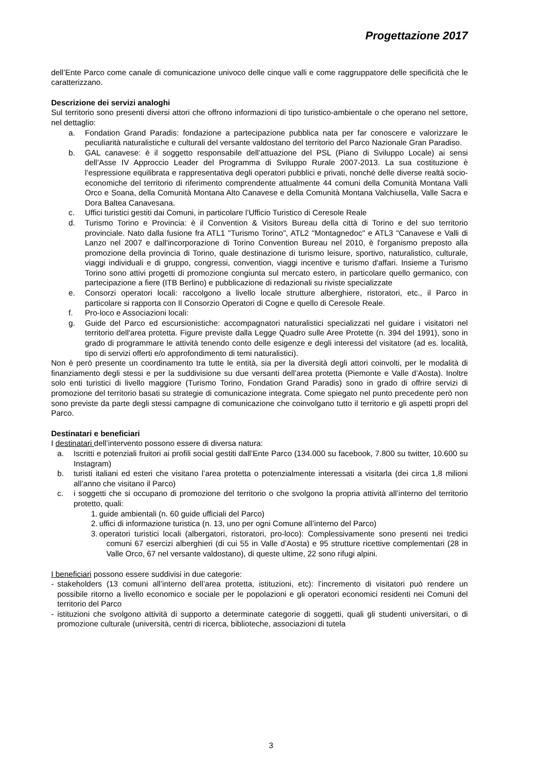Progettazione 2017
dell’Ente Parco come canale di comunicazione univoco delle cinque valli e come raggruppatore delle specificità che le caratterizzano.
Descrizione dei servizi analoghi
Sul territorio sono presenti diversi attori che offrono informazioni di tipo turistico-ambientale o che operano nel settore, nel dettaglio:
a. Fondation Grand Paradis: fondazione a partecipazione pubblica nata per far conoscere e valorizzare le peculiarità naturalistiche e culturali del versante valdostano del territorio del Parco Nazionale Gran Paradiso.
b. GAL canavese: è il soggetto responsabile dell’attuazione del PSL (Piano di Sviluppo Locale) ai sensi dell’Asse IV Approccio Leader del Programma di Sviluppo Rurale 2007-2013. La sua costituzione è l’espressione equilibrata e rappresentativa degli operatori pubblici e privati, nonché delle diverse realtà socio-economiche del territorio di riferimento comprendente attualmente 44 comuni della Comunità Montana Valli Orco e Soana, della Comunità Montana Alto Canavese e della Comunità Montana Valchiusella, Valle Sacra e Dora Baltea Canavesana.
c. Uffici turistici gestiti dai Comuni, in particolare l’Ufficio Turistico di Ceresole Reale
d. Turismo Torino e Provincia: è il Convention & Visitors Bureau della città di Torino e del suo territorio provinciale. Nato dalla fusione fra ATL1 "Turismo Torino", ATL2 "Montagnedoc" e ATL3 "Canavese e Valli di Lanzo nel 2007 e dall'incorporazione di Torino Convention Bureau nel 2010, è l'organismo preposto alla promozione della provincia di Torino, quale destinazione di turismo leisure, sportivo, naturalistico, culturale, viaggi individuali e di gruppo, congressi, convention, viaggi incentive e turismo d'affari. Insieme a Turismo Torino sono attivi progetti di promozione congiunta sul mercato estero, in particolare quello germanico, con partecipazione a fiere (ITB Berlino) e pubblicazione di redazionali su riviste specializzate
e. Consorzi operatori locali: raccolgono a livello locale strutture alberghiere, ristoratori, etc., il Parco in particolare si rapporta con Il Consorzio Operatori di Cogne e quello di Ceresole Reale.
f. Pro-loco e Associazioni locali:
g. Guide del Parco ed escursionistiche: accompagnatori naturalistici specializzati nel guidare i visitatori nel territorio dell'area protetta. Figure previste dalla Legge Quadro sulle Aree Protette (n. 394 del 1991), sono in grado di programmare le attività tenendo conto delle esigenze e degli interessi del visitatore (ad es. località, tipo di servizi offerti e/o approfondimento di temi naturalistici).
Non è però presente un coordinamento tra tutte le entità, sia per la diversità degli attori coinvolti, per le modalità di finanziamento degli stessi e per la suddivisione su due versanti dell’area protetta (Piemonte e Valle d’Aosta). Inoltre solo enti turistici di livello maggiore (Turismo Torino, Fondation Grand Paradis) sono in grado di offrire servizi di promozione del territorio basati su strategie di comunicazione integrata. Come spiegato nel punto precedente però non sono previste da parte degli stessi campagne di comunicazione che coinvolgano tutto il territorio e gli aspetti propri del Parco.
Destinatari e beneficiari
I destinatari dell’intervento possono essere di diversa natura:
a. Iscritti e potenziali fruitori ai profili social gestiti dall’Ente Parco (134.000 su facebook, 7.800 su twitter, 10.600 su Instagram)
b. turisti italiani ed esteri che visitano l’area protetta o potenzialmente interessati a visitarla (dei circa 1,8 milioni all’anno che visitano il Parco)
c. i soggetti che si occupano di promozione del territorio o che svolgono la propria attività all’interno del territorio protetto, quali:
1. guide ambientali (n. 60 guide ufficiali del Parco)
2. uffici di informazione turistica (n. 13, uno per ogni Comune all’interno del Parco)
3. operatori turistici locali (albergatori, ristoratori, pro-loco): Complessivamente sono presenti nei tredici comuni 67 esercizi alberghieri (di cui 55 in Valle d’Aosta) e 95 strutture ricettive complementari (28 in Valle Orco, 67 nel versante valdostano), di queste ultime, 22 sono rifugi alpini.
I beneficiari possono essere suddivisi in due categorie:
- stakeholders (13 comuni all’interno dell’area protetta, istituzioni, etc): l’incremento di visitatori può rendere un possibile ritorno a livello economico e sociale per le popolazioni e gli operatori economici residenti nei Comuni del territorio del Parco
- istituzioni che svolgono attività di supporto a determinate categorie di soggetti, quali gli studenti universitari, o di promozione culturale (università, centri di ricerca, biblioteche, associazioni di tutela
3